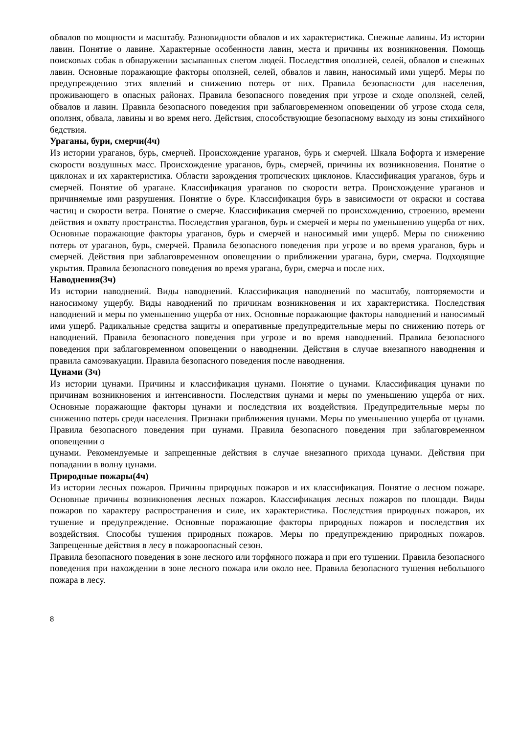обвалов по мощности и масштабу. Разновидности обвалов и их характеристика. Снежные лавины. Из истории лавин. Понятие о лавине. Характерные особенности лавин, места и причины их возникновения. Помощь поисковых собак в обнаружении засыпанных снегом людей. Последствия оползней, селей, обвалов и снежных лавин. Основные поражающие факторы оползней, селей, обвалов и лавин, наносимый ими ущерб. Меры по предупреждению этих явлений и снижению потерь от них. Правила безопасности для населения, проживающего в опасных районах. Правила безопасного поведения при угрозе и сходе оползней, селей, обвалов и лавин. Правила безопасного поведения при заблаговременном оповещении об угрозе схода селя, оползня, обвала, лавины и во время него. Действия, способствующие безопасному выходу из зоны стихийного бедствия.
Ураганы, бури, смерчи(4ч)
Из истории ураганов, бурь, смерчей. Происхождение ураганов, бурь и смерчей. Шкала Бофорта и измерение скорости воздушных масс. Происхождение ураганов, бурь, смерчей, причины их возникновения. Понятие о циклонах и их характеристика. Области зарождения тропических циклонов. Классификация ураганов, бурь и смерчей. Понятие об урагане. Классификация ураганов по скорости ветра. Происхождение ураганов и причиняемые ими разрушения. Понятие о буре. Классификация бурь в зависимости от окраски и состава частиц и скорости ветра. Понятие о смерче. Классификация смерчей по происхождению, строению, времени действия и охвату пространства. Последствия ураганов, бурь и смерчей и меры по уменьшению ущерба от них. Основные поражающие факторы ураганов, бурь и смерчей и наносимый ими ущерб. Меры по снижению потерь от ураганов, бурь, смерчей. Правила безопасного поведения при угрозе и во время ураганов, бурь и смерчей. Действия при заблаговременном оповещении о приближении урагана, бури, смерча. Подходящие укрытия. Правила безопасного поведения во время урагана, бури, смерча и после них.
Наводнения(3ч)
Из истории наводнений. Виды наводнений. Классификация наводнений по масштабу, повторяемости и наносимому ущербу. Виды наводнений по причинам возникновения и их характеристика. Последствия наводнений и меры по уменьшению ущерба от них. Основные поражающие факторы наводнений и наносимый ими ущерб. Радикальные средства защиты и оперативные предупредительные меры по снижению потерь от наводнений. Правила безопасного поведения при угрозе и во время наводнений. Правила безопасного поведения при заблаговременном оповещении о наводнении. Действия в случае внезапного наводнения и правила самоэвакуации. Правила безопасного поведения после наводнения.
Цунами (3ч)
Из истории цунами. Причины и классификация цунами. Понятие о цунами. Классификация цунами по причинам возникновения и интенсивности. Последствия цунами и меры по уменьшению ущерба от них. Основные поражающие факторы цунами и последствия их воздействия. Предупредительные меры по снижению потерь среди населения. Признаки приближения цунами. Меры по уменьшению ущерба от цунами. Правила безопасного поведения при цунами. Правила безопасного поведения при заблаговременном оповещении о
цунами. Рекомендуемые и запрещенные действия в случае внезапного прихода цунами. Действия при попадании в волну цунами.
Природные пожары(4ч)
Из истории лесных пожаров. Причины природных пожаров и их классификация. Понятие о лесном пожаре. Основные причины возникновения лесных пожаров. Классификация лесных пожаров по площади. Виды пожаров по характеру распространения и силе, их характеристика. Последствия природных пожаров, их тушение и предупреждение. Основные поражающие факторы природных пожаров и последствия их воздействия. Способы тушения природных пожаров. Меры по предупреждению природных пожаров. Запрещенные действия в лесу в пожароопасный сезон.
Правила безопасного поведения в зоне лесного или торфяного пожара и при его тушении. Правила безопасного поведения при нахождении в зоне лесного пожара или около нее. Правила безопасного тушения небольшого пожара в лесу.
8